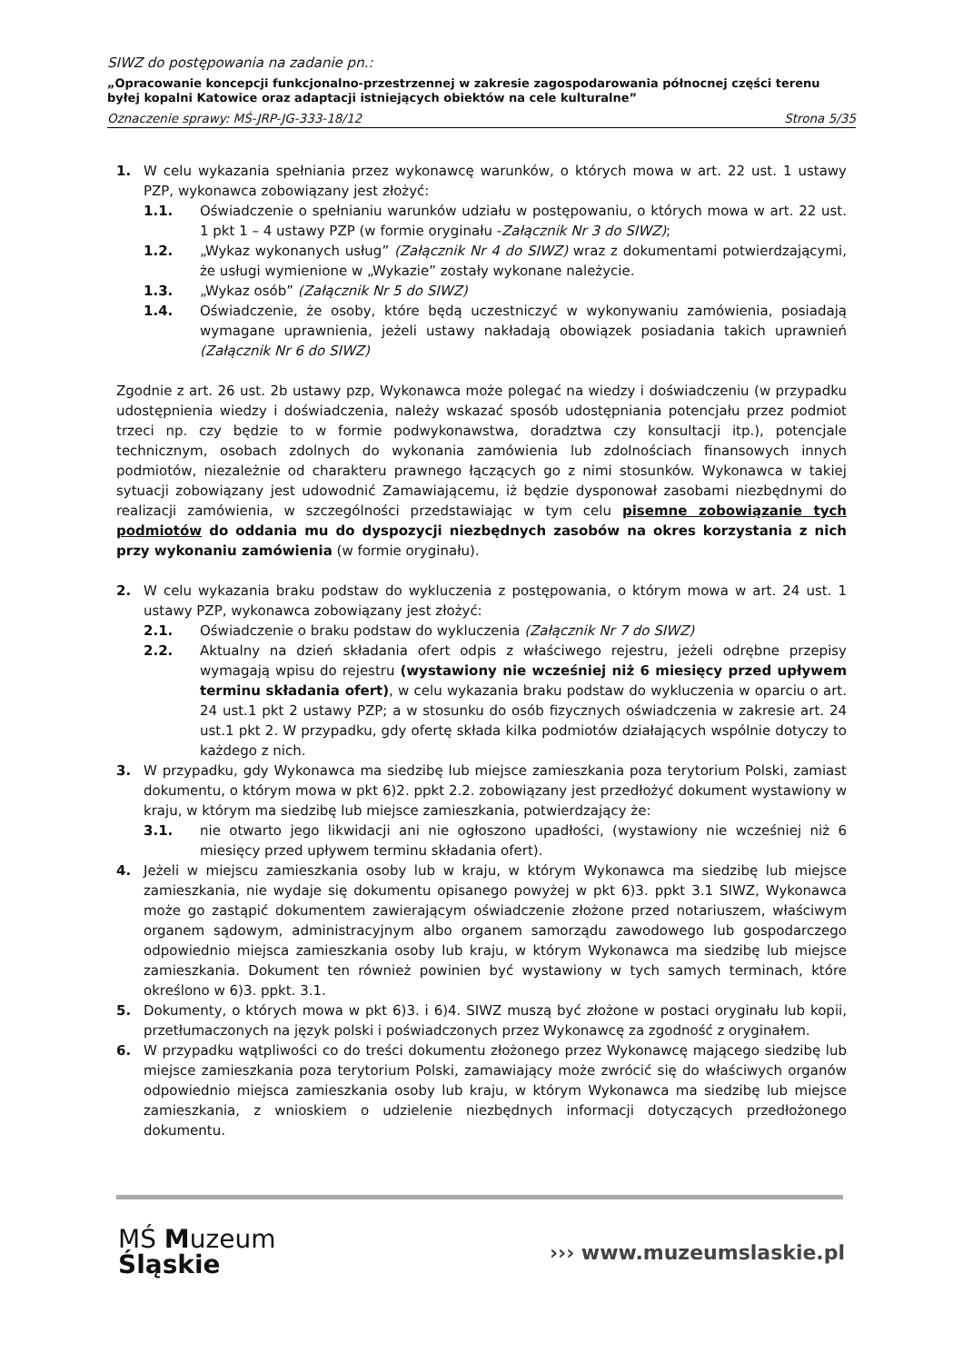SIWZ do postępowania na zadanie pn.:
„Opracowanie koncepcji funkcjonalno-przestrzennej w zakresie zagospodarowania północnej części terenu byłej kopalni Katowice oraz adaptacji istniejących obiektów na cele kulturalne”
Oznaczenie sprawy: MŚ-JRP-JG-333-18/12 Strona 5/35
1. W celu wykazania spełniania przez wykonawcę warunków, o których mowa w art. 22 ust. 1 ustawy PZP, wykonawca zobowiązany jest złożyć:
1.1. Oświadczenie o spełnianiu warunków udziału w postępowaniu, o których mowa w art. 22 ust. 1 pkt 1 – 4 ustawy PZP (w formie oryginału -Załącznik Nr 3 do SIWZ);
1.2. „Wykaz wykonanych usług” (Załącznik Nr 4 do SIWZ) wraz z dokumentami potwierdzającymi, że usługi wymienione w „Wykazie” zostały wykonane należycie.
1.3. „Wykaz osób” (Załącznik Nr 5 do SIWZ)
1.4. Oświadczenie, że osoby, które będą uczestniczyć w wykonywaniu zamówienia, posiadają wymagane uprawnienia, jeżeli ustawy nakładają obowiązek posiadania takich uprawnień (Załącznik Nr 6 do SIWZ)
Zgodnie z art. 26 ust. 2b ustawy pzp, Wykonawca może polegać na wiedzy i doświadczeniu (w przypadku udostępnienia wiedzy i doświadczenia, należy wskazać sposób udostępniania potencjału przez podmiot trzeci np. czy będzie to w formie podwykonawstwa, doradztwa czy konsultacji itp.), potencjale technicznym, osobach zdolnych do wykonania zamówienia lub zdolnościach finansowych innych podmiotów, niezależnie od charakteru prawnego łączących go z nimi stosunków. Wykonawca w takiej sytuacji zobowiązany jest udowodnić Zamawiającemu, iż będzie dysponował zasobami niezbędnymi do realizacji zamówienia, w szczególności przedstawiając w tym celu pisemne zobowiązanie tych podmiotów do oddania mu do dyspozycji niezbędnych zasobów na okres korzystania z nich przy wykonaniu zamówienia (w formie oryginału).
2. W celu wykazania braku podstaw do wykluczenia z postępowania, o którym mowa w art. 24 ust. 1 ustawy PZP, wykonawca zobowiązany jest złożyć:
2.1. Oświadczenie o braku podstaw do wykluczenia (Załącznik Nr 7 do SIWZ)
2.2. Aktualny na dzień składania ofert odpis z właściwego rejestru, jeżeli odrębne przepisy wymagają wpisu do rejestru (wystawiony nie wcześniej niż 6 miesięcy przed upływem terminu składania ofert), w celu wykazania braku podstaw do wykluczenia w oparciu o art. 24 ust.1 pkt 2 ustawy PZP; a w stosunku do osób fizycznych oświadczenia w zakresie art. 24 ust.1 pkt 2. W przypadku, gdy ofertę składa kilka podmiotów działających wspólnie dotyczy to każdego z nich.
3. W przypadku, gdy Wykonawca ma siedzibę lub miejsce zamieszkania poza terytorium Polski, zamiast dokumentu, o którym mowa w pkt 6)2. ppkt 2.2. zobowiązany jest przedłożyć dokument wystawiony w kraju, w którym ma siedzibę lub miejsce zamieszkania, potwierdzający że:
3.1. nie otwarto jego likwidacji ani nie ogłoszono upadłości, (wystawiony nie wcześniej niż 6 miesięcy przed upływem terminu składania ofert).
4. Jeżeli w miejscu zamieszkania osoby lub w kraju, w którym Wykonawca ma siedzibę lub miejsce zamieszkania, nie wydaje się dokumentu opisanego powyżej w pkt 6)3. ppkt 3.1 SIWZ, Wykonawca może go zastąpić dokumentem zawierającym oświadczenie złożone przed notariuszem, właściwym organem sądowym, administracyjnym albo organem samorządu zawodowego lub gospodarczego odpowiednio miejsca zamieszkania osoby lub kraju, w którym Wykonawca ma siedzibę lub miejsce zamieszkania. Dokument ten również powinien być wystawiony w tych samych terminach, które określono w 6)3. ppkt. 3.1.
5. Dokumenty, o których mowa w pkt 6)3. i 6)4. SIWZ muszą być złożone w postaci oryginału lub kopii, przetłumaczonych na język polski i poświadczonych przez Wykonawcę za zgodność z oryginałem.
6. W przypadku wątpliwości co do treści dokumentu złożonego przez Wykonawcę mającego siedzibę lub miejsce zamieszkania poza terytorium Polski, zamawiający może zwrócić się do właściwych organów odpowiednio miejsca zamieszkania osoby lub kraju, w którym Wykonawca ma siedzibę lub miejsce zamieszkania, z wnioskiem o udzielenie niezbędnych informacji dotyczących przedłożonego dokumentu.
MŚ Muzeum
Śląskie
››› www.muzeumslaskie.pl